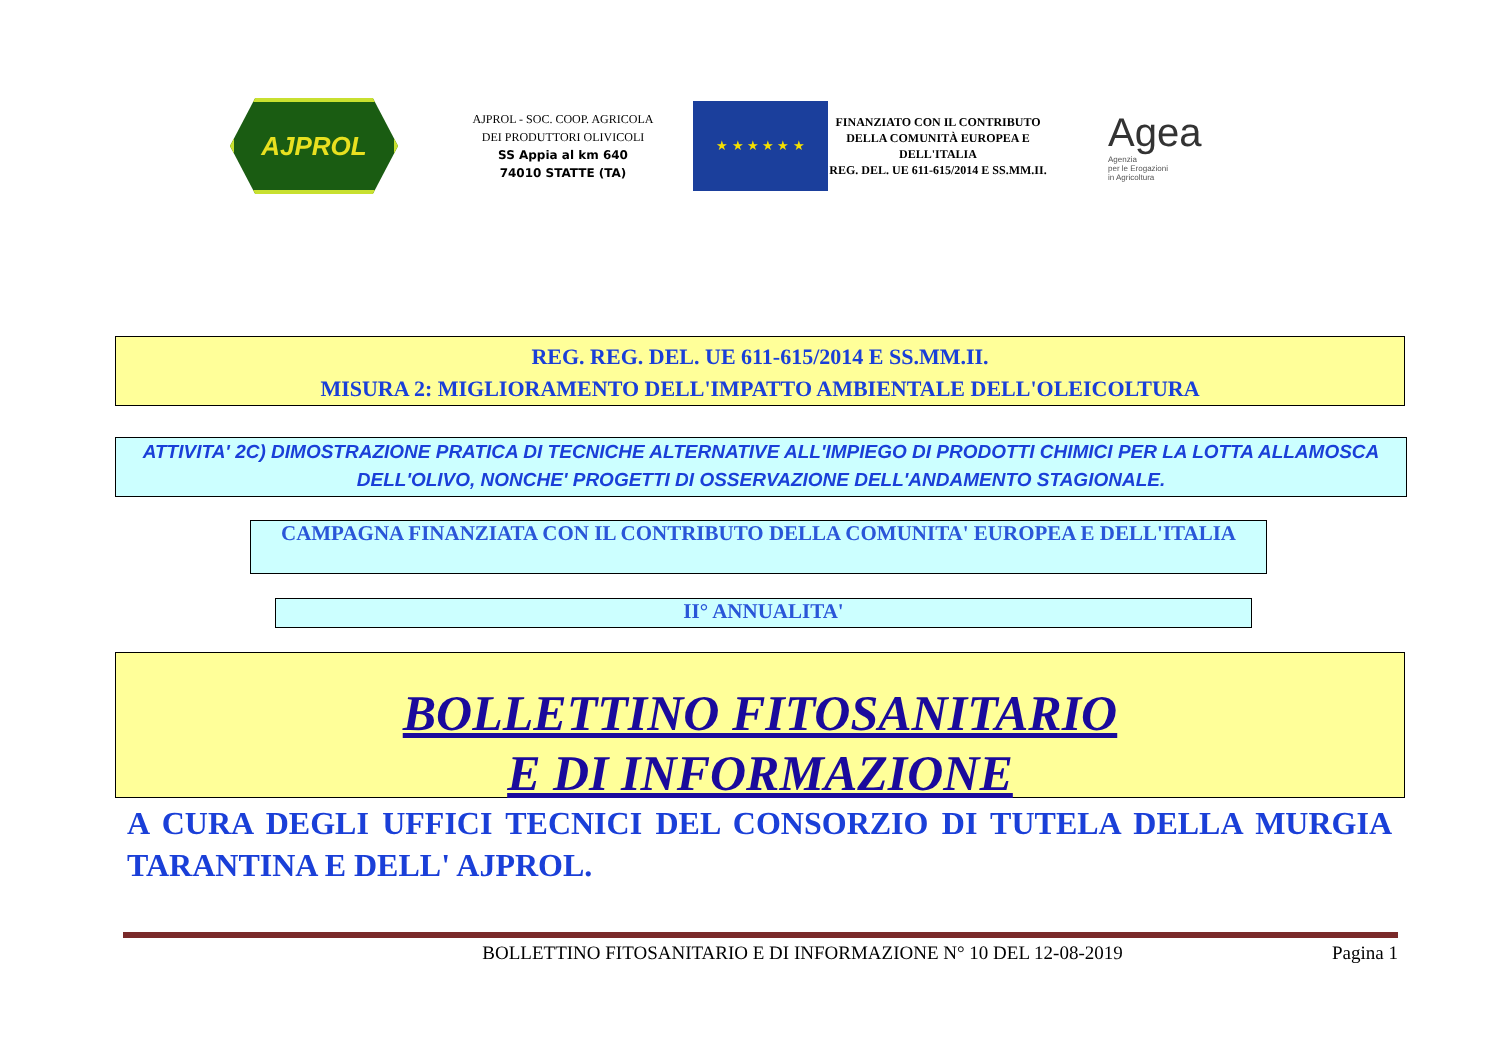AJPROL
AJPROL - SOC. COOP. AGRICOLA
DEI PRODUTTORI OLIVICOLI
SS Appia al km 640
74010 STATTE (TA)
★ ★ ★ ★ ★ ★
FINANZIATO CON IL CONTRIBUTO DELLA COMUNITÀ EUROPEA E DELL'ITALIA
REG. DEL. UE 611-615/2014 E SS.MM.II.
Agea
Agenzia
per le Erogazioni
in Agricoltura
REG. REG. DEL. UE 611-615/2014 E SS.MM.II.
MISURA 2: MIGLIORAMENTO DELL'IMPATTO AMBIENTALE DELL'OLEICOLTURA
ATTIVITA' 2C) DIMOSTRAZIONE PRATICA DI TECNICHE ALTERNATIVE ALL'IMPIEGO DI PRODOTTI CHIMICI PER LA LOTTA ALLAMOSCA DELL'OLIVO, NONCHE' PROGETTI DI OSSERVAZIONE DELL'ANDAMENTO STAGIONALE.
CAMPAGNA FINANZIATA CON IL CONTRIBUTO DELLA COMUNITA' EUROPEA E DELL'ITALIA
II° ANNUALITA'
BOLLETTINO FITOSANITARIO
E DI INFORMAZIONE
A CURA DEGLI UFFICI TECNICI DEL CONSORZIO DI TUTELA DELLA MURGIA TARANTINA E DELL' AJPROL.
BOLLETTINO FITOSANITARIO E DI INFORMAZIONE N° 10 DEL 12-08-2019 Pagina 1